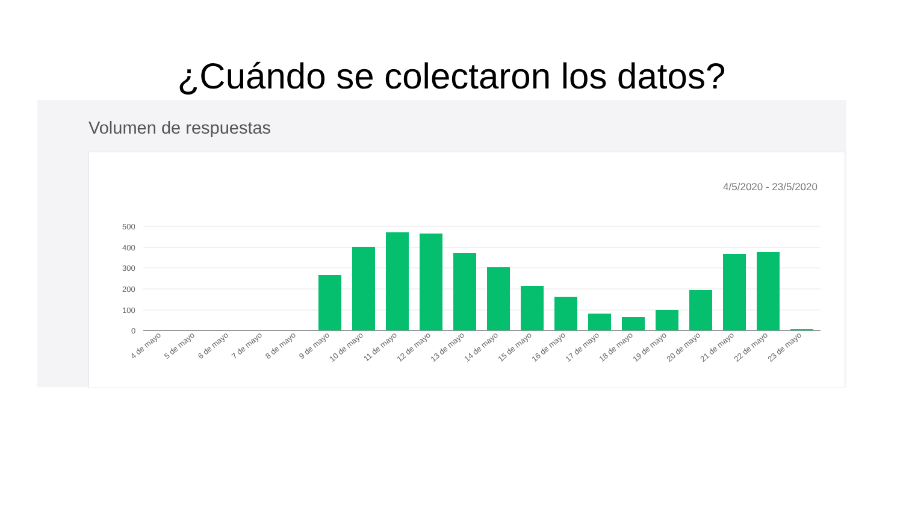¿Cuándo se colectaron los datos?
Volumen de respuestas
4/5/2020 - 23/5/2020
500
400
300
200
100
0
4 de mayo
5 de mayo
6 de mayo
7 de mayo
8 de mayo
9 de mayo
10 de mayo
11 de mayo
12 de mayo
13 de mayo
14 de mayo
15 de mayo
16 de mayo
17 de mayo
18 de mayo
19 de mayo
20 de mayo
21 de mayo
22 de mayo
23 de mayo